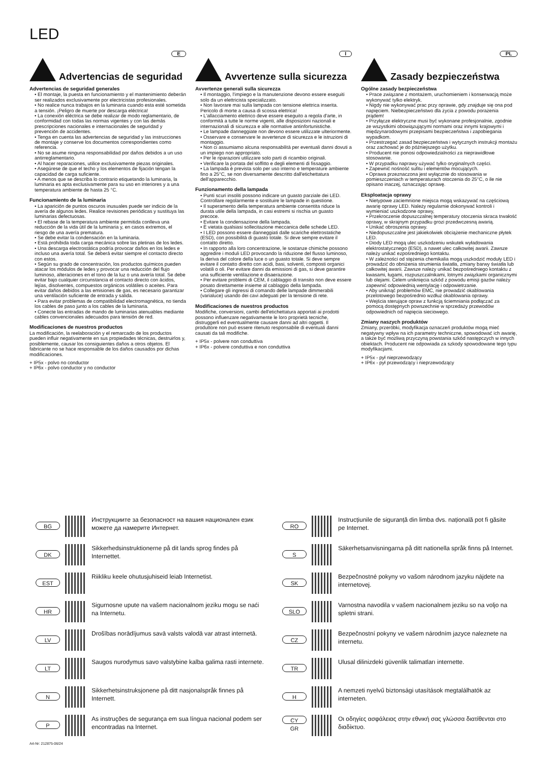LED
Advertencias de seguridad
E
Advertencias de seguridad generales
• El montaje, la puesta en funcionamiento y el mantenimiento deberán ser realizados exclusivamente por electricistas profesionales.
• No realice nunca trabajos en la luminaria cuando esta esté sometida a tensión. ¡Peligro de muerte por descarga eléctrica!
• La conexión eléctrica se debe realizar de modo reglamentario, de conformidad con todas las normas vigentes y con las demás prescripciones nacionales e internacionales de seguridad y prevención de accidentes.
• Tenga en cuenta las advertencias de seguridad y las instrucciones de montaje y conserve los documentos correspondientes como referencia.
• No se asume ninguna responsabilidad por daños debidos a un uso antirreglamentario.
• Al hacer reparaciones, utilice exclusivamente piezas originales.
• Asegúrese de que el techo y los elementos de fijación tengan la capacidad de carga suficiente.
• A menos que se describa lo contrario etiquetando la luminaria, la luminaria es apta exclusivamente para su uso en interiores y a una temperatura ambiente de hasta 25 °C.
Funcionamiento de la luminaria
• La aparición de puntos oscuros inusuales puede ser indicio de la avería de algunos ledes. Realice revisiones periódicas y sustituya las luminarias defectuosas.
• El rebase de la temperatura ambiente permitida conlleva una reducción de la vida útil de la luminaria y, en casos extremos, el riesgo de una avería prematura.
• Se debe evitar la condensación en la luminaria.
• Está prohibida toda carga mecánica sobre las pletinas de los ledes.
• Una descarga electrostática podría provocar daños en los ledes e incluso una avería total. Se deberá evitar siempre el contacto directo con estos.
• Según su grado de concentración, los productos químicos pueden atacar los módulos de ledes y provocar una reducción del flujo luminoso, alteraciones en el tono de la luz o una avería total. Se debe evitar bajo cualquier circunstancia el contacto directo con ácidos, lejías, disolventes, compuestos orgánicos volátiles o aceites. Para evitar daños debidos a las emisiones de gas, es necesario garantizar una ventilación suficiente de entrada y salida.
• Para evitar problemas de compatibilidad electromagnética, no tienda los cables de paso junto a los cables de la luminaria.
• Conecte las entradas de mando de luminarias atenuables mediante cables convencionales adecuados para tensión de red.
Modificaciones de nuestros productos
La modificación, la reelaboración y el remarcado de los productos pueden influir negativamente en sus propiedades técnicas, destruirlos y, posiblemente, causar los consiguientes daños a otros objetos. El fabricante no se hace responsable de los daños causados por dichas modificaciones.
+ IP5x - polvo no conductor
+ IP6x - polvo conductor y no conductor
Avvertenze sulla sicurezza
I
Avvertenze generali sulla sicurezza
• Il montaggio, l'impiego e la manutenzione devono essere eseguiti solo da un elettricista specializzato.
• Non lavorare mai sulla lampada con tensione elettrica inserita. Pericolo di morte a causa di scossa elettrica!
• L'allacciamento elettrico deve essere eseguito a regola d'arte, in conformità a tutte le norme vigenti, alle disposizioni nazionali e internazionali di sicurezza e alle normative antinfortunistiche.
• Le lampade danneggiate non devono essere utilizzate ulteriormente.
• Osservare e conservare le avvertenze di sicurezza e le istruzioni di montaggio.
• Non ci assumiamo alcuna responsabilità per eventuali danni dovuti a un impiego non appropriato.
• Per le riparazioni utilizzare solo parti di ricambio originali.
• Verificare la portata del soffitto e degli elementi di fissaggio.
• La lampada è prevista solo per uso interno e temperature ambiente fino a 25°C, se non diversamente descritto dall'etichettatura dell'apparecchio.
Funzionamento della lampada
• Punti scuri insoliti possono indicare un guasto parziale dei LED. Controllare regolarmente e sostituire le lampade in questione.
• Il superamento della temperatura ambiente consentita riduce la durata utile della lampada, in casi estremi si rischia un guasto precoce.
• Evitare la condensazione della lampada.
• È vietata qualsiasi sollecitazione meccanica delle schede LED.
• I LED possono essere danneggiati dalle scariche elettrostatiche (ESD), con possibilità di guasto totale. Si deve sempre evitare il contatto diretto.
• In rapporto alla loro concentrazione, le sostanze chimiche possono aggredire i moduli LED provocando la riduzione del flusso luminoso, la deriva del colore della luce o un guasto totale. Si deve sempre evitare il contatto diretto con acidi, basi, solventi, composti organici volatili o oli. Per evitare danni da emissioni di gas, si deve garantire una sufficiente ventilazione e disaerazione.
• Per evitare problemi di CEM, il cablaggio di transito non deve essere posato direttamente insieme al cablaggio della lampada.
• Collegare gli ingressi di comando delle lampade dimmerabili (varialuce) usando dei cavi adeguati per la tensione di rete.
Modificaciones de nuestros productos
Modifiche, conversioni, cambi dell'etichettatura apportati ai prodotti possono influenzare negativamente le loro proprietà tecniche, distruggerli ed eventualmente causare danni ad altri oggetti. Il produttore non può essere ritenuto responsabile di eventuali danni causati da tali modifiche.
+ IP5x - polvere non conduttiva
+ IP6x - polvere conduttiva e non conduttiva
Zasady bezpieczeństwa
PL
Ogólne zasady bezpieczeństwa
• Prace związane z montażem, uruchomieniem i konserwacją może wykonywać tylko elektryk.
• Nigdy nie wykonywać prac przy oprawie, gdy znajduje się ona pod napięciem. Niebezpieczeństwo dla życia z powodu porażenia prądem!
• Przyłącze elektryczne musi być wykonane profesjonalnie, zgodnie ze wszystkimi obowiązującymi normami oraz innymi krajowymi i międzynarodowymi przepisami bezpieczeństwa i zapobiegania wypadkom.
• Przestrzegać zasad bezpieczeństwa i wytycznych instrukcji montażu oraz zachować je do późniejszego użytku.
• Producent nie ponosi odpowiedzialności za nieprawidłowe stosowanie.
• W przypadku naprawy używać tylko oryginalnych części.
• Zapewnić nośność sufitu i elementów mocujących.
• Oprawa przeznaczona jest wyłącznie do stosowania w pomieszczeniach w temperaturach otoczenia do 25°C, o ile nie opisano inaczej, oznaczając oprawę.
Eksploatacja oprawy
• Nietypowe zaciemnione miejsca mogą wskazywać na częściową awarię oprawy LED. Należy regularnie dokonywać kontroli i wymieniać uszkodzone oprawy,
• Przekroczenie dopuszczalnej temperatury otoczenia skraca trwałość oprawy, w skrajnym przypadku grozi przedwczesną awarią.
• Unikać obroszenia oprawy.
• Niedopuszczalne jest jakiekolwiek obciążenie mechaniczne płytek LED.
• Diody LED mogą ulec uszkodzeniu wskutek wyładowania elektrostatycznego (ESD), a nawet ulec całkowitej awarii. Zawsze należy unikać ezpośredniego kontaktu.
• W zależności od stężenia chemikalia mogą uszkodzić moduły LED i prowadzić do obniżenia strumienia światła, zmiany barwy światła lub całkowitej awarii. Zawsze należy unikać bezpośredniego kontaktu z kwasami, ługami, rozpuszczalnikami, lotnymi związkami organicznymi lub olejami. Celem uniknięcia szkód z powodu emisji gazów należy zapewnić odpowiednią wentylację i odpowietrzanie.
• Aby uniknąć problemów EMC, nie prowadzić okablowania przelotowego bezpośrednio wzdłuż okablowania oprawy.
• Wejścia sterujące opraw z funkcją ściemniania podłączać za pomocą dostępnych powszechnie w sprzedaży przewodów odpowiednich od napięcia sieciowego.
Zmiany naszych produktów
Zmiany, przeróbki, modyfikacja oznaczeń produktów mogą mieć negatywny wpływ na ich parametry techniczne, spowodować ich awarię, a także być możliwą przyczyną powstania szkód następczych w innych obiektach. Producent nie odpowiada za szkody spowodowane tego typu modyfikacjami.
+ IP5x - pył nieprzewodzący
+ IP6x - pył przewodzący i nieprzewodzący
BG Инструкциите за безопасност на вашия национален език можете да намерите Интернет.
RO Instrucțiunile de siguranță din limba dvs. națională pot fi găsite pe Internet.
DK Sikkerhedsinstruktionerne på dit lands sprog findes på Internettet.
S Säkerhetsanvisningarna på ditt nationella språk finns på Internet.
EST Riikliku keele ohutusjuhiseid leiab Internetist.
SK Bezpečnostné pokyny vo vašom národnom jazyku nájdete na internetovej.
HR Sigurnosne upute na vašem nacionalnom jeziku mogu se naći na Internetu.
SLO Varnostna navodila v vašem nacionalnem jeziku so na voljo na spletni strani.
LV Drošības norādījumus savā valsts valodā var atrast internetā.
CZ Bezpečnostní pokyny ve vašem národním jazyce naleznete na internetu.
LT Saugos nurodymus savo valstybine kalba galima rasti internete.
TR Ulusal dilinizdeki güvenlik talimatları internette.
N Sikkerhetsinstruksjonene på ditt nasjonalspråk finnes på Internett.
H A nemzeti nyelvű biztonsági utasítások megtalálhatók az interneten.
P As instruções de segurança em sua língua nacional podem ser encontradas na Internet.
CY
GR Οι οδηγίες ασφάλειας στην εθνική σας γλώσσα διατίθενται στο διαδίκτυο.
Art-Nr: 212875-06/24